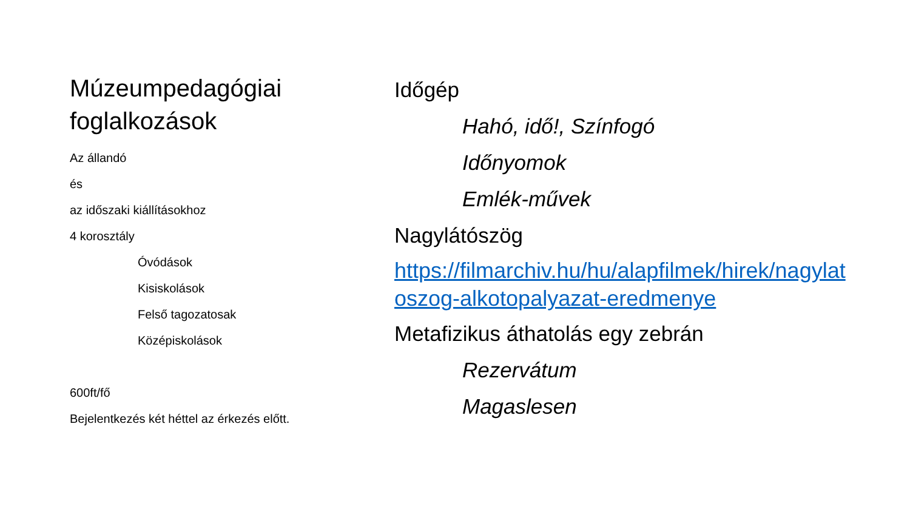Múzeumpedagógiai foglalkozások
Az állandó
és
az időszaki kiállításokhoz
4 korosztály
Óvódások
Kisiskolások
Felső tagozatosak
Középiskolások
600ft/fő
Bejelentkezés két héttel az érkezés előtt.
Időgép
Hahó, idő!, Színfogó
Időnyomok
Emlék-művek
Nagylátószög
https://filmarchiv.hu/hu/alapfilmek/hirek/nagylatoszog-alkotopalyazat-eredmenye
Metafizikus áthatolás egy zebrán
Rezervátum
Magaslesen